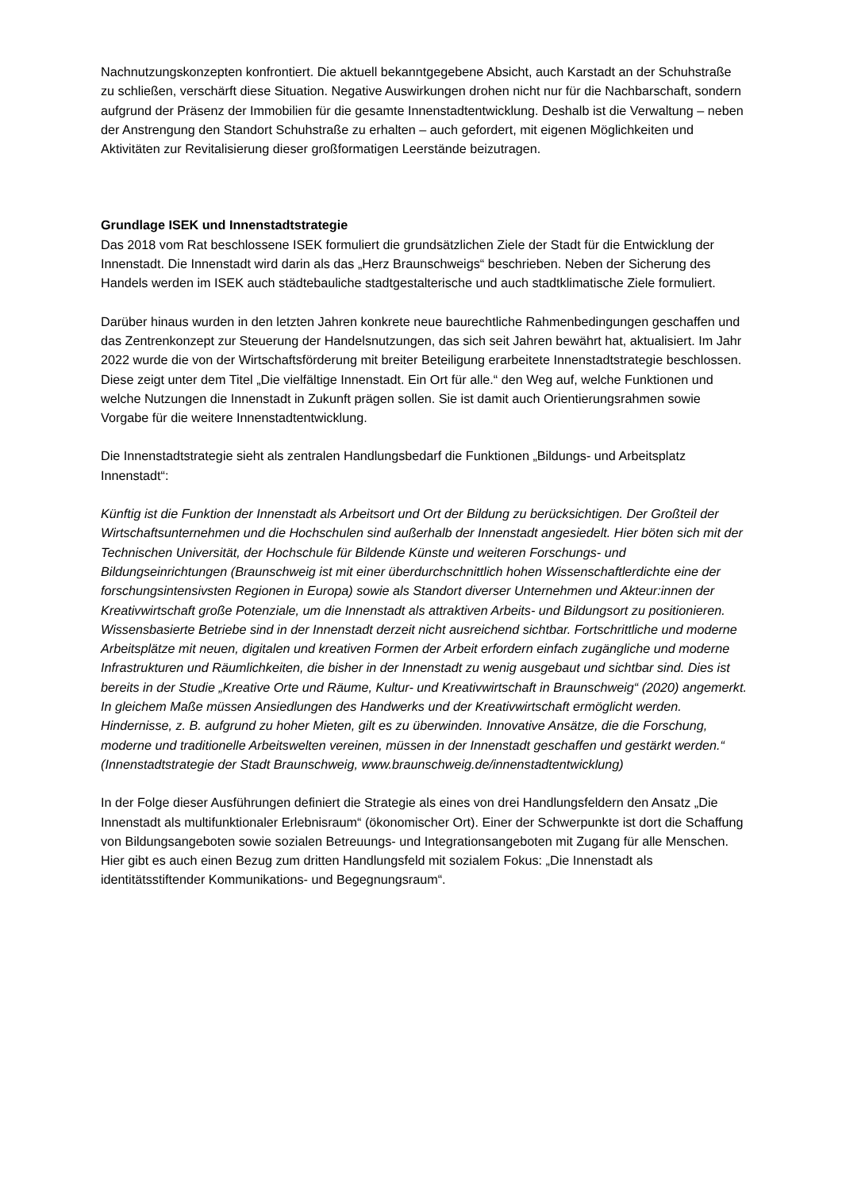Nachnutzungskonzepten konfrontiert. Die aktuell bekanntgegebene Absicht, auch Karstadt an der Schuhstraße zu schließen, verschärft diese Situation. Negative Auswirkungen drohen nicht nur für die Nachbarschaft, sondern aufgrund der Präsenz der Immobilien für die gesamte Innenstadtentwicklung. Deshalb ist die Verwaltung – neben der Anstrengung den Standort Schuhstraße zu erhalten – auch gefordert, mit eigenen Möglichkeiten und Aktivitäten zur Revitalisierung dieser großformatigen Leerstände beizutragen.
Grundlage ISEK und Innenstadtstrategie
Das 2018 vom Rat beschlossene ISEK formuliert die grundsätzlichen Ziele der Stadt für die Entwicklung der Innenstadt. Die Innenstadt wird darin als das „Herz Braunschweigs“ beschrieben. Neben der Sicherung des Handels werden im ISEK auch städtebauliche stadtgestalterische und auch stadtklimatische Ziele formuliert.
Darüber hinaus wurden in den letzten Jahren konkrete neue baurechtliche Rahmenbedingungen geschaffen und das Zentrenkonzept zur Steuerung der Handelsnutzungen, das sich seit Jahren bewährt hat, aktualisiert. Im Jahr 2022 wurde die von der Wirtschaftsförderung mit breiter Beteiligung erarbeitete Innenstadtstrategie beschlossen. Diese zeigt unter dem Titel „Die vielfältige Innenstadt. Ein Ort für alle.“ den Weg auf, welche Funktionen und welche Nutzungen die Innenstadt in Zukunft prägen sollen. Sie ist damit auch Orientierungsrahmen sowie Vorgabe für die weitere Innenstadtentwicklung.
Die Innenstadtstrategie sieht als zentralen Handlungsbedarf die Funktionen „Bildungs- und Arbeitsplatz Innenstadt“:
Künftig ist die Funktion der Innenstadt als Arbeitsort und Ort der Bildung zu berücksichtigen. Der Großteil der Wirtschaftsunternehmen und die Hochschulen sind außerhalb der Innenstadt angesiedelt. Hier böten sich mit der Technischen Universität, der Hochschule für Bildende Künste und weiteren Forschungs- und Bildungseinrichtungen (Braunschweig ist mit einer überdurchschnittlich hohen Wissenschaftlerdichte eine der forschungsintensivsten Regionen in Europa) sowie als Standort diverser Unternehmen und Akteur:innen der Kreativwirtschaft große Potenziale, um die Innenstadt als attraktiven Arbeits- und Bildungsort zu positionieren. Wissensbasierte Betriebe sind in der Innenstadt derzeit nicht ausreichend sichtbar. Fortschrittliche und moderne Arbeitsplätze mit neuen, digitalen und kreativen Formen der Arbeit erfordern einfach zugängliche und moderne Infrastrukturen und Räumlichkeiten, die bisher in der Innenstadt zu wenig ausgebaut und sichtbar sind. Dies ist bereits in der Studie „Kreative Orte und Räume, Kultur- und Kreativwirtschaft in Braunschweig“ (2020) angemerkt. In gleichem Maße müssen Ansiedlungen des Handwerks und der Kreativwirtschaft ermöglicht werden. Hindernisse, z. B. aufgrund zu hoher Mieten, gilt es zu überwinden. Innovative Ansätze, die die Forschung, moderne und traditionelle Arbeitswelten vereinen, müssen in der Innenstadt geschaffen und gestärkt werden.“ (Innenstadtstrategie der Stadt Braunschweig, www.braunschweig.de/innenstadtentwicklung)
In der Folge dieser Ausführungen definiert die Strategie als eines von drei Handlungsfeldern den Ansatz „Die Innenstadt als multifunktionaler Erlebnisraum“ (ökonomischer Ort). Einer der Schwerpunkte ist dort die Schaffung von Bildungsangeboten sowie sozialen Betreuungs- und Integrationsangeboten mit Zugang für alle Menschen. Hier gibt es auch einen Bezug zum dritten Handlungsfeld mit sozialem Fokus: „Die Innenstadt als identitätsstiftender Kommunikations- und Begegnungsraum“.